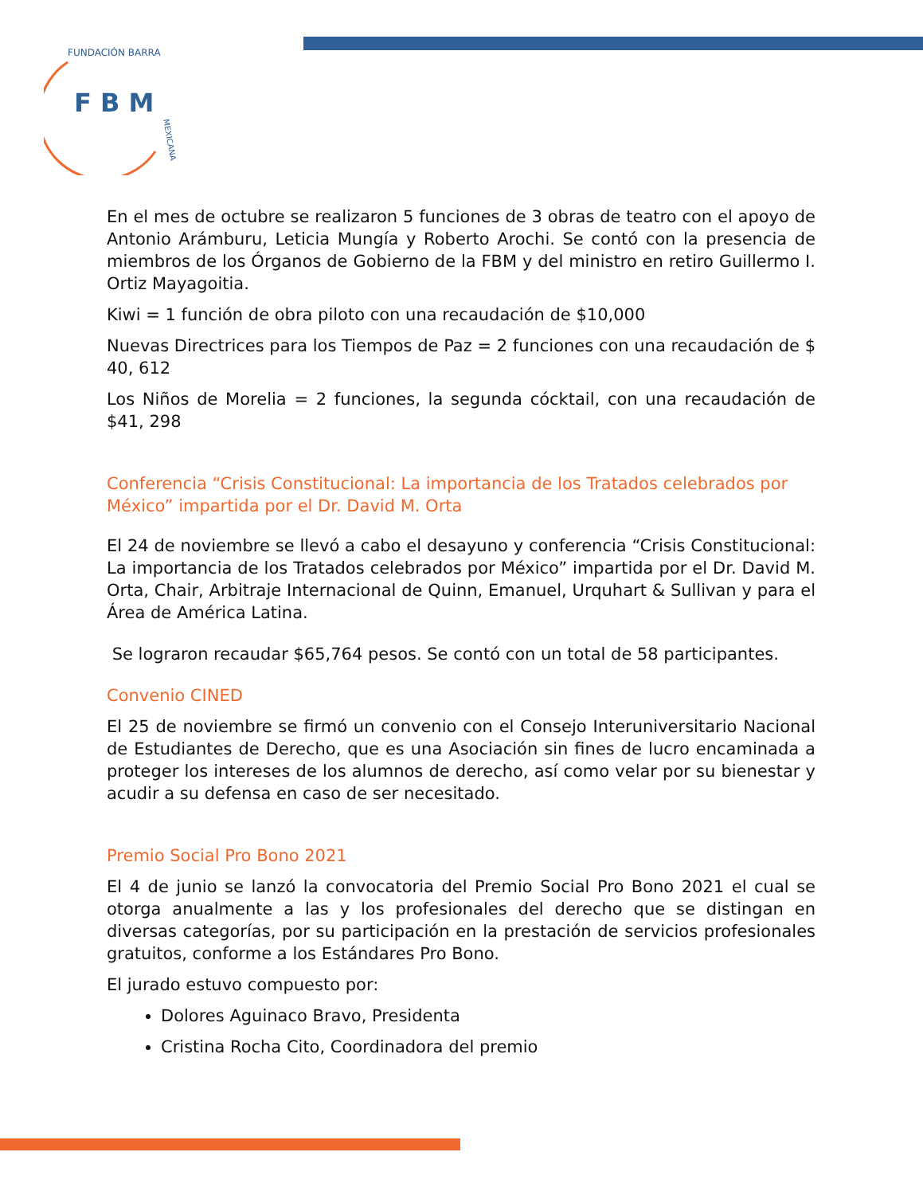F B M
FUNDACIÓN BARRA
MEXICANA
En el mes de octubre se realizaron 5 funciones de 3 obras de teatro con el apoyo de Antonio Arámburu, Leticia Mungía y Roberto Arochi. Se contó con la presencia de miembros de los Órganos de Gobierno de la FBM y del ministro en retiro Guillermo I. Ortiz Mayagoitia.
Kiwi = 1 función de obra piloto con una recaudación de $10,000
Nuevas Directrices para los Tiempos de Paz = 2 funciones con una recaudación de $ 40, 612
Los Niños de Morelia = 2 funciones, la segunda cócktail, con una recaudación de $41, 298
Conferencia “Crisis Constitucional: La importancia de los Tratados celebrados por México” impartida por el Dr. David M. Orta
El 24 de noviembre se llevó a cabo el desayuno y conferencia “Crisis Constitucional: La importancia de los Tratados celebrados por México” impartida por el Dr. David M. Orta, Chair, Arbitraje Internacional de Quinn, Emanuel, Urquhart & Sullivan y para el Área de América Latina.
Se lograron recaudar $65,764 pesos. Se contó con un total de 58 participantes.
Convenio CINED
El 25 de noviembre se firmó un convenio con el Consejo Interuniversitario Nacional de Estudiantes de Derecho, que es una Asociación sin fines de lucro encaminada a proteger los intereses de los alumnos de derecho, así como velar por su bienestar y acudir a su defensa en caso de ser necesitado.
Premio Social Pro Bono 2021
El 4 de junio se lanzó la convocatoria del Premio Social Pro Bono 2021 el cual se otorga anualmente a las y los profesionales del derecho que se distingan en diversas categorías, por su participación en la prestación de servicios profesionales gratuitos, conforme a los Estándares Pro Bono.
El jurado estuvo compuesto por:
Dolores Aguinaco Bravo, Presidenta
Cristina Rocha Cito, Coordinadora del premio